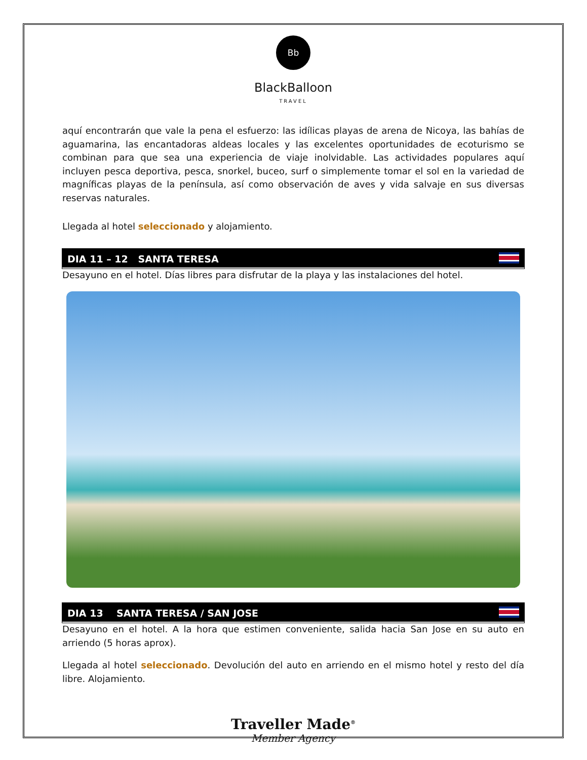Bb
BlackBalloon
TRAVEL
aquí encontrarán que vale la pena el esfuerzo: las idílicas playas de arena de Nicoya, las bahías de aguamarina, las encantadoras aldeas locales y las excelentes oportunidades de ecoturismo se combinan para que sea una experiencia de viaje inolvidable. Las actividades populares aquí incluyen pesca deportiva, pesca, snorkel, buceo, surf o simplemente tomar el sol en la variedad de magníficas playas de la península, así como observación de aves y vida salvaje en sus diversas reservas naturales.
Llegada al hotel seleccionado y alojamiento.
DIA 11 – 12 SANTA TERESA
Desayuno en el hotel. Días libres para disfrutar de la playa y las instalaciones del hotel.
DIA 13 SANTA TERESA / SAN JOSE
Desayuno en el hotel. A la hora que estimen conveniente, salida hacia San Jose en su auto en arriendo (5 horas aprox).
Llegada al hotel seleccionado. Devolución del auto en arriendo en el mismo hotel y resto del día libre. Alojamiento.
Traveller Made<sup>®</sup>
Member Agency